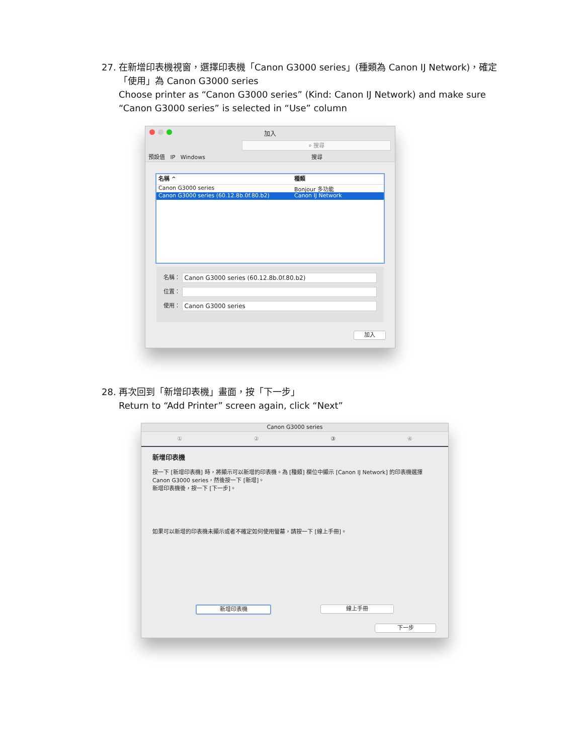27.
在新增印表機視窗，選擇印表機「Canon G3000 series」(種類為 Canon IJ Network)，確定「使用」為 Canon G3000 series
Choose printer as “Canon G3000 series” (Kind: Canon IJ Network) and make sure “Canon G3000 series” is selected in “Use” column
加入
預設值 IP Windows
⌕ 搜尋
搜尋
名稱 ^ 種類
Canon G3000 series Bonjour 多功能
Canon G3000 series (60.12.8b.0f.80.b2) Canon IJ Network
名稱：
Canon G3000 series (60.12.8b.0f.80.b2)
位置：
使用：
Canon G3000 series
加入
28.
再次回到「新增印表機」畫面，按「下一步」
Return to “Add Printer” screen again, click “Next”
Canon G3000 series
①②③④
新增印表機
按一下 [新增印表機] 時，將顯示可以新增的印表機。為 [種類] 欄位中顯示 [Canon IJ Network] 的印表機選擇 Canon G3000 series，然後按一下 [新增]。
新增印表機後，按一下 [下一步]。
如果可以新增的印表機未顯示或者不確定如何使用螢幕，請按一下 [線上手冊]。
新增印表機 線上手冊
下一步